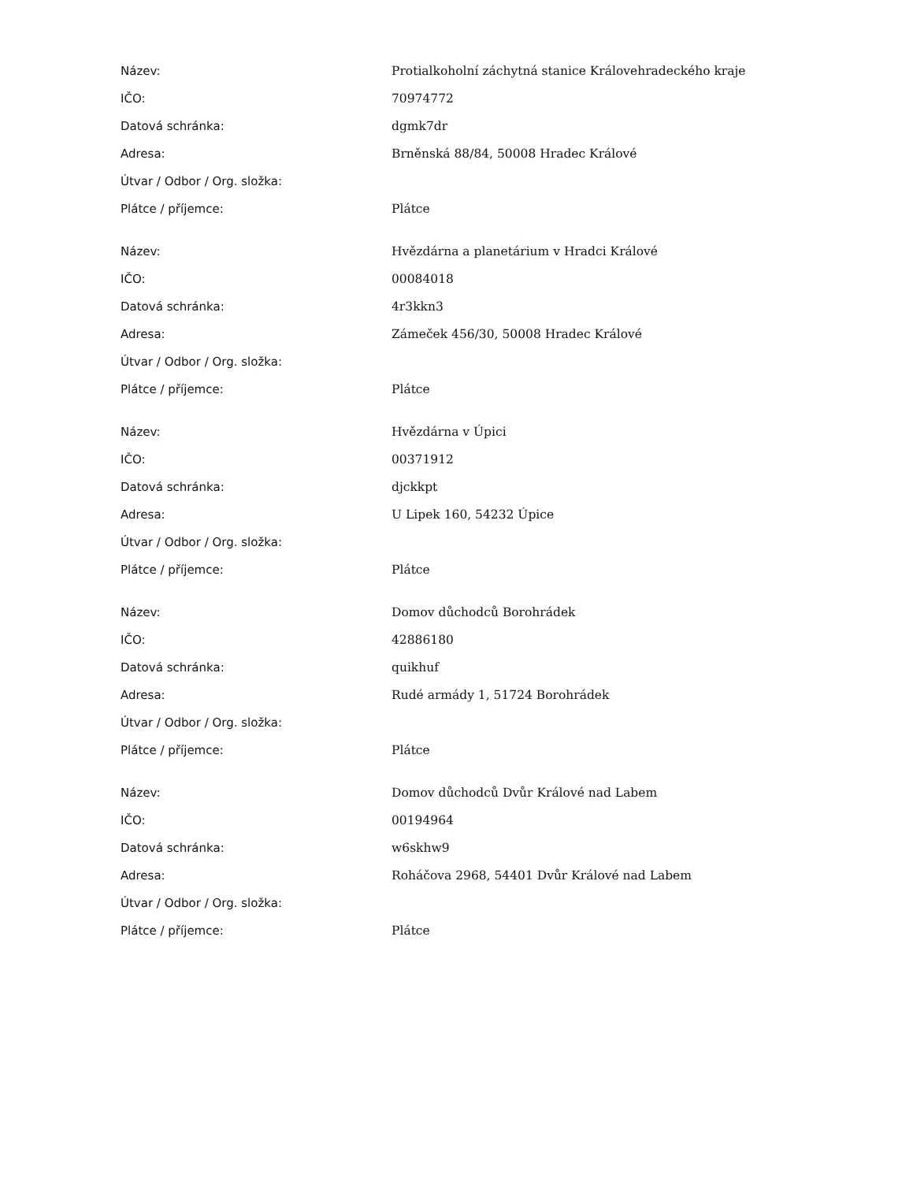| Název: | Protialkoholní záchytná stanice Královehradeckého kraje |
| IČO: | 70974772 |
| Datová schránka: | dgmk7dr |
| Adresa: | Brněnská 88/84, 50008 Hradec Králové |
| Útvar / Odbor / Org. složka: | |
| Plátce / příjemce: | Plátce |
| Název: | Hvězdárna a planetárium v Hradci Králové |
| IČO: | 00084018 |
| Datová schránka: | 4r3kkn3 |
| Adresa: | Zámeček 456/30, 50008 Hradec Králové |
| Útvar / Odbor / Org. složka: | |
| Plátce / příjemce: | Plátce |
| Název: | Hvězdárna v Úpici |
| IČO: | 00371912 |
| Datová schránka: | djckkpt |
| Adresa: | U Lipek 160, 54232 Úpice |
| Útvar / Odbor / Org. složka: | |
| Plátce / příjemce: | Plátce |
| Název: | Domov důchodců Borohrádek |
| IČO: | 42886180 |
| Datová schránka: | quikhuf |
| Adresa: | Rudé armády 1, 51724 Borohrádek |
| Útvar / Odbor / Org. složka: | |
| Plátce / příjemce: | Plátce |
| Název: | Domov důchodců Dvůr Králové nad Labem |
| IČO: | 00194964 |
| Datová schránka: | w6skhw9 |
| Adresa: | Roháčova 2968, 54401 Dvůr Králové nad Labem |
| Útvar / Odbor / Org. složka: | |
| Plátce / příjemce: | Plátce |